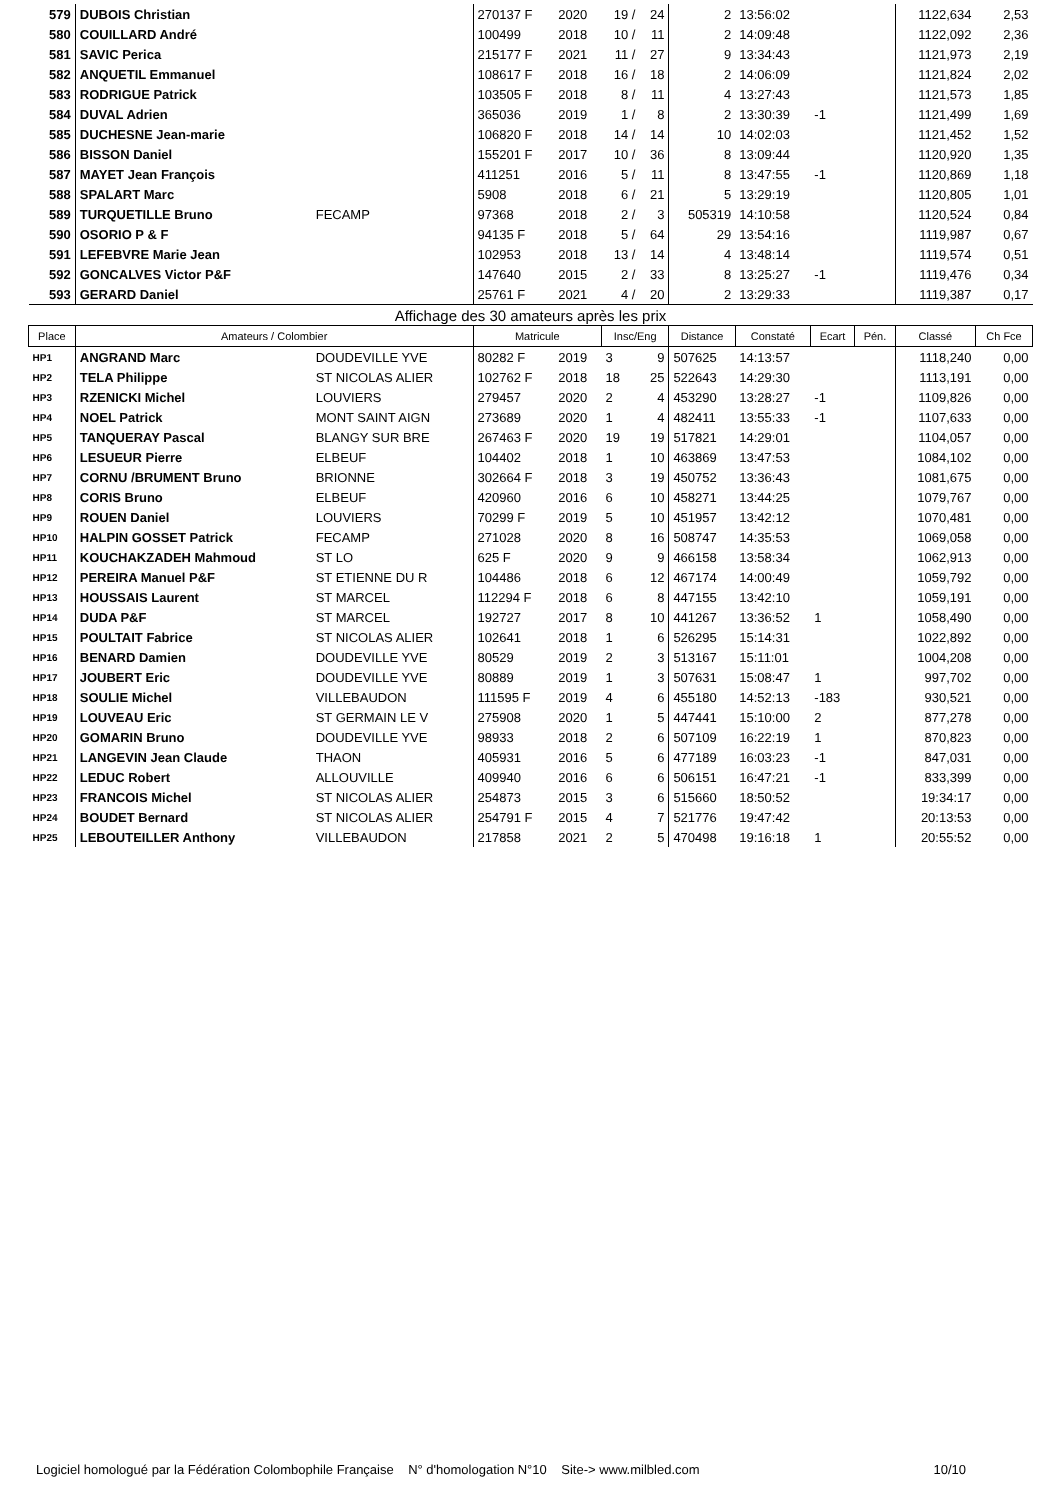| 579 | DUBOIS Christian | | 270137 F | 2020 | 19 / | 24 | 2 | 13:56:02 | | | 1122,634 | 2,53 |
| 580 | COUILLARD André | | 100499 | 2018 | 10 / | 11 | 2 | 14:09:48 | | | 1122,092 | 2,36 |
| 581 | SAVIC Perica | | 215177 F | 2021 | 11 / | 27 | 9 | 13:34:43 | | | 1121,973 | 2,19 |
| 582 | ANQUETIL Emmanuel | | 108617 F | 2018 | 16 / | 18 | 2 | 14:06:09 | | | 1121,824 | 2,02 |
| 583 | RODRIGUE Patrick | | 103505 F | 2018 | 8 / | 11 | 4 | 13:27:43 | | | 1121,573 | 1,85 |
| 584 | DUVAL Adrien | | 365036 | 2019 | 1 / | 8 | 2 | 13:30:39 | -1 | | 1121,499 | 1,69 |
| 585 | DUCHESNE Jean-marie | | 106820 F | 2018 | 14 / | 14 | 10 | 14:02:03 | | | 1121,452 | 1,52 |
| 586 | BISSON Daniel | | 155201 F | 2017 | 10 / | 36 | 8 | 13:09:44 | | | 1120,920 | 1,35 |
| 587 | MAYET Jean François | | 411251 | 2016 | 5 / | 11 | 8 | 13:47:55 | -1 | | 1120,869 | 1,18 |
| 588 | SPALART Marc | | 5908 | 2018 | 6 / | 21 | 5 | 13:29:19 | | | 1120,805 | 1,01 |
| 589 | TURQUETILLE Bruno | FECAMP | 97368 | 2018 | 2 / | 3 | 505319 | 14:10:58 | | | 1120,524 | 0,84 |
| 590 | OSORIO P & F | | 94135 F | 2018 | 5 / | 64 | 29 | 13:54:16 | | | 1119,987 | 0,67 |
| 591 | LEFEBVRE Marie Jean | | 102953 | 2018 | 13 / | 14 | 4 | 13:48:14 | | | 1119,574 | 0,51 |
| 592 | GONCALVES Victor P&F | | 147640 | 2015 | 2 / | 33 | 8 | 13:25:27 | -1 | | 1119,476 | 0,34 |
| 593 | GERARD Daniel | | 25761 F | 2021 | 4 / | 20 | 2 | 13:29:33 | | | 1119,387 | 0,17 |
| Affichage des 30 amateurs après les prix | | | | | | | | | | | | |
| Place | Amateurs / Colombier | | Matricule | | Insc/Eng | | Distance | Constaté | Ecart | Pén. | Classé | Ch Fce |
| HP1 | ANGRAND Marc | DOUDEVILLE YVE | 80282 F | 2019 | 3 | 9 | 507625 | 14:13:57 | | | 1118,240 | 0,00 |
| HP2 | TELA Philippe | ST NICOLAS ALIER | 102762 F | 2018 | 18 | 25 | 522643 | 14:29:30 | | | 1113,191 | 0,00 |
| HP3 | RZENICKI Michel | LOUVIERS | 279457 | 2020 | 2 | 4 | 453290 | 13:28:27 | -1 | | 1109,826 | 0,00 |
| HP4 | NOEL Patrick | MONT SAINT AIGN | 273689 | 2020 | 1 | 4 | 482411 | 13:55:33 | -1 | | 1107,633 | 0,00 |
| HP5 | TANQUERAY Pascal | BLANGY SUR BRE | 267463 F | 2020 | 19 | 19 | 517821 | 14:29:01 | | | 1104,057 | 0,00 |
| HP6 | LESUEUR Pierre | ELBEUF | 104402 | 2018 | 1 | 10 | 463869 | 13:47:53 | | | 1084,102 | 0,00 |
| HP7 | CORNU /BRUMENT Bruno | BRIONNE | 302664 F | 2018 | 3 | 19 | 450752 | 13:36:43 | | | 1081,675 | 0,00 |
| HP8 | CORIS Bruno | ELBEUF | 420960 | 2016 | 6 | 10 | 458271 | 13:44:25 | | | 1079,767 | 0,00 |
| HP9 | ROUEN Daniel | LOUVIERS | 70299 F | 2019 | 5 | 10 | 451957 | 13:42:12 | | | 1070,481 | 0,00 |
| HP10 | HALPIN GOSSET Patrick | FECAMP | 271028 | 2020 | 8 | 16 | 508747 | 14:35:53 | | | 1069,058 | 0,00 |
| HP11 | KOUCHAKZADEH Mahmoud | ST LO | 625 F | 2020 | 9 | 9 | 466158 | 13:58:34 | | | 1062,913 | 0,00 |
| HP12 | PEREIRA Manuel P&F | ST ETIENNE DU R | 104486 | 2018 | 6 | 12 | 467174 | 14:00:49 | | | 1059,792 | 0,00 |
| HP13 | HOUSSAIS Laurent | ST MARCEL | 112294 F | 2018 | 6 | 8 | 447155 | 13:42:10 | | | 1059,191 | 0,00 |
| HP14 | DUDA P&F | ST MARCEL | 192727 | 2017 | 8 | 10 | 441267 | 13:36:52 | 1 | | 1058,490 | 0,00 |
| HP15 | POULTAIT Fabrice | ST NICOLAS ALIER | 102641 | 2018 | 1 | 6 | 526295 | 15:14:31 | | | 1022,892 | 0,00 |
| HP16 | BENARD Damien | DOUDEVILLE YVE | 80529 | 2019 | 2 | 3 | 513167 | 15:11:01 | | | 1004,208 | 0,00 |
| HP17 | JOUBERT Eric | DOUDEVILLE YVE | 80889 | 2019 | 1 | 3 | 507631 | 15:08:47 | 1 | | 997,702 | 0,00 |
| HP18 | SOULIE Michel | VILLEBAUDON | 111595 F | 2019 | 4 | 6 | 455180 | 14:52:13 | -183 | | 930,521 | 0,00 |
| HP19 | LOUVEAU Eric | ST GERMAIN LE V | 275908 | 2020 | 1 | 5 | 447441 | 15:10:00 | 2 | | 877,278 | 0,00 |
| HP20 | GOMARIN Bruno | DOUDEVILLE YVE | 98933 | 2018 | 2 | 6 | 507109 | 16:22:19 | 1 | | 870,823 | 0,00 |
| HP21 | LANGEVIN Jean Claude | THAON | 405931 | 2016 | 5 | 6 | 477189 | 16:03:23 | -1 | | 847,031 | 0,00 |
| HP22 | LEDUC Robert | ALLOUVILLE | 409940 | 2016 | 6 | 6 | 506151 | 16:47:21 | -1 | | 833,399 | 0,00 |
| HP23 | FRANCOIS Michel | ST NICOLAS ALIER | 254873 | 2015 | 3 | 6 | 515660 | 18:50:52 | | | 19:34:17 | 0,00 |
| HP24 | BOUDET Bernard | ST NICOLAS ALIER | 254791 F | 2015 | 4 | 7 | 521776 | 19:47:42 | | | 20:13:53 | 0,00 |
| HP25 | LEBOUTEILLER Anthony | VILLEBAUDON | 217858 | 2021 | 2 | 5 | 470498 | 19:16:18 | 1 | | 20:55:52 | 0,00 |
Logiciel homologué par la Fédération Colombophile Française N° d'homologation N°10 Site-> www.milbled.com 10/10